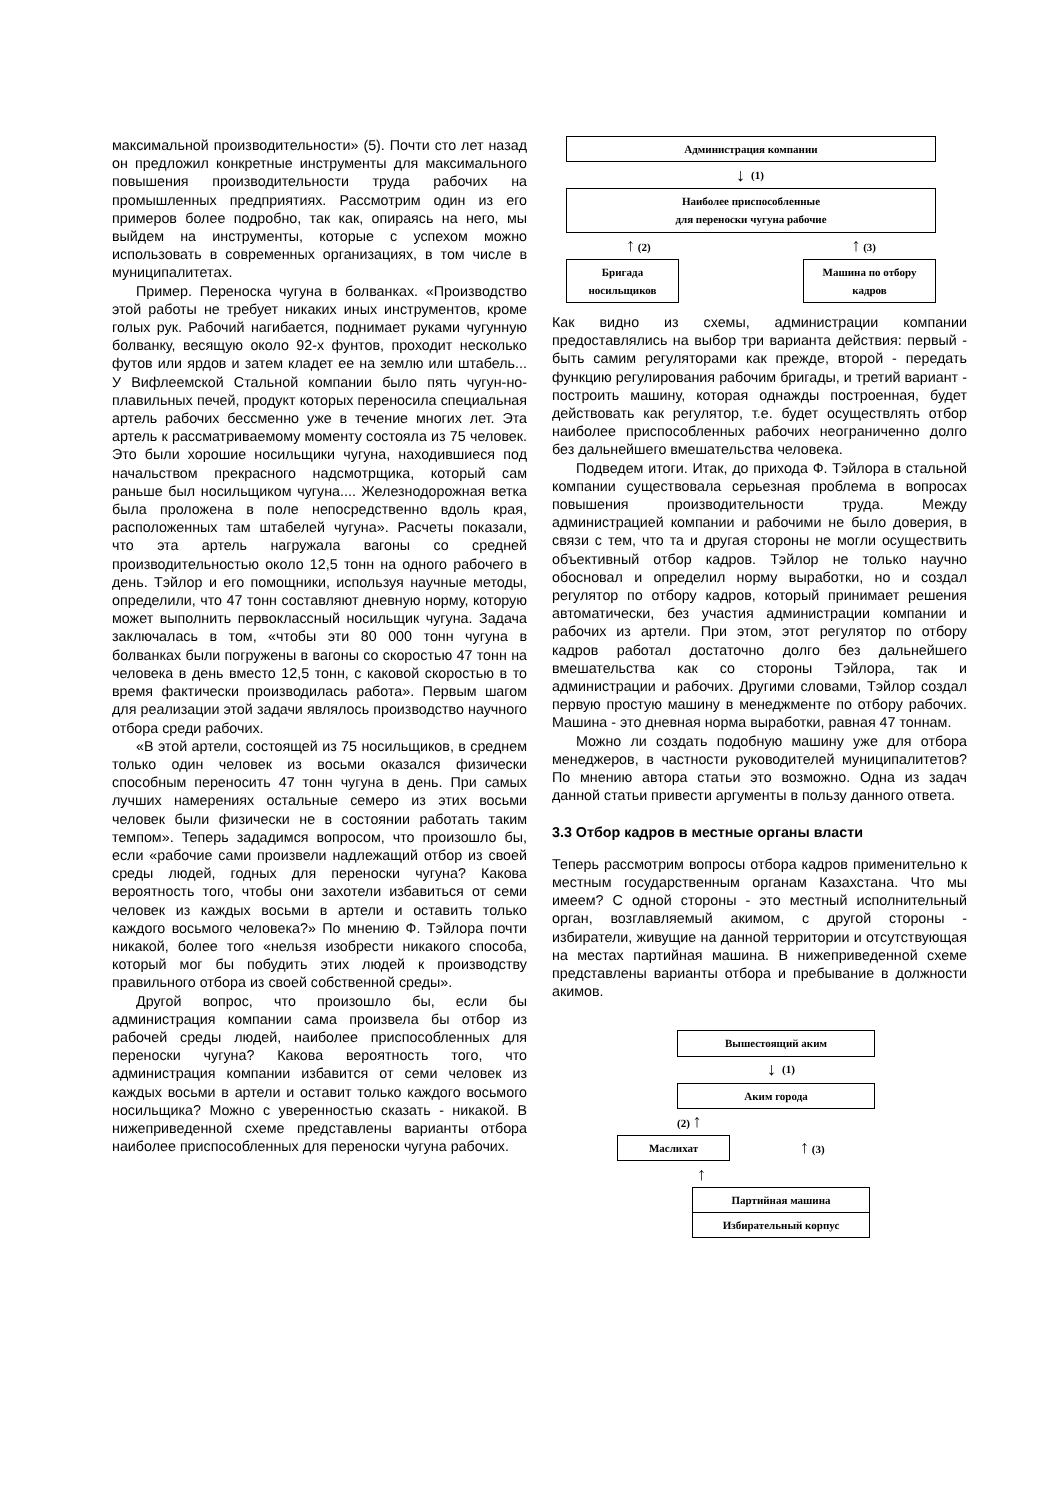максимальной производительности» (5). Почти сто лет назад он предложил конкретные инструменты для максимального повышения производительности труда рабочих на промышленных предприятиях. Рассмотрим один из его примеров более подробно, так как, опираясь на него, мы выйдем на инструменты, которые с успехом можно использовать в современных организациях, в том числе в муниципалитетах.
Пример. Переноска чугуна в болванках. «Производство этой работы не требует никаких иных инструментов, кроме голых рук. Рабочий нагибается, поднимает руками чугунную болванку, весящую около 92-х фунтов, проходит несколько футов или ярдов и затем кладет ее на землю или штабель... У Вифлеемской Стальной компании было пять чугун-но-плавильных печей, продукт которых переносила специальная артель рабочих бессменно уже в течение многих лет. Эта артель к рассматриваемому моменту состояла из 75 человек. Это были хорошие носильщики чугуна, находившиеся под начальством прекрасного надсмотрщика, который сам раньше был носильщиком чугуна.... Железнодорожная ветка была проложена в поле непосредственно вдоль края, расположенных там штабелей чугуна». Расчеты показали, что эта артель нагружала вагоны со средней производительностью около 12,5 тонн на одного рабочего в день. Тэйлор и его помощники, используя научные методы, определили, что 47 тонн составляют дневную норму, которую может выполнить первоклассный носильщик чугуна. Задача заключалась в том, «чтобы эти 80 000 тонн чугуна в болванках были погружены в вагоны со скоростью 47 тонн на человека в день вместо 12,5 тонн, с каковой скоростью в то время фактически производилась работа». Первым шагом для реализации этой задачи являлось производство научного отбора среди рабочих.
«В этой артели, состоящей из 75 носильщиков, в среднем только один человек из восьми оказался физически способным переносить 47 тонн чугуна в день. При самых лучших намерениях остальные семеро из этих восьми человек были физически не в состоянии работать таким темпом». Теперь зададимся вопросом, что произошло бы, если «рабочие сами произвели надлежащий отбор из своей среды людей, годных для переноски чугуна? Какова вероятность того, чтобы они захотели избавиться от семи человек из каждых восьми в артели и оставить только каждого восьмого человека?» По мнению Ф. Тэйлора почти никакой, более того «нельзя изобрести никакого способа, который мог бы побудить этих людей к производству правильного отбора из своей собственной среды».
Другой вопрос, что произошло бы, если бы администрация компании сама произвела бы отбор из рабочей среды людей, наиболее приспособленных для переноски чугуна? Какова вероятность того, что администрация компании избавится от семи человек из каждых восьми в артели и оставит только каждого восьмого носильщика? Можно с уверенностью сказать - никакой. В нижеприведенной схеме представлены варианты отбора наиболее приспособленных для переноски чугуна рабочих.
Администрация компании
↓ (1)
Наиболее приспособленные
для переноски чугуна рабочие
↑ (2) ↑ (3)
Бригада носильщиков
Машина по отбору кадров
Как видно из схемы, администрации компании предоставлялись на выбор три варианта действия: первый - быть самим регуляторами как прежде, второй - передать функцию регулирования рабочим бригады, и третий вариант - построить машину, которая однажды построенная, будет действовать как регулятор, т.е. будет осуществлять отбор наиболее приспособленных рабочих неограниченно долго без дальнейшего вмешательства человека.
Подведем итоги. Итак, до прихода Ф. Тэйлора в стальной компании существовала серьезная проблема в вопросах повышения производительности труда. Между администрацией компании и рабочими не было доверия, в связи с тем, что та и другая стороны не могли осуществить объективный отбор кадров. Тэйлор не только научно обосновал и определил норму выработки, но и создал регулятор по отбору кадров, который принимает решения автоматически, без участия администрации компании и рабочих из артели. При этом, этот регулятор по отбору кадров работал достаточно долго без дальнейшего вмешательства как со стороны Тэйлора, так и администрации и рабочих. Другими словами, Тэйлор создал первую простую машину в менеджменте по отбору рабочих. Машина - это дневная норма выработки, равная 47 тоннам.
Можно ли создать подобную машину уже для отбора менеджеров, в частности руководителей муниципалитетов? По мнению автора статьи это возможно. Одна из задач данной статьи привести аргументы в пользу данного ответа.
3.3 Отбор кадров в местные органы власти
Теперь рассмотрим вопросы отбора кадров применительно к местным государственным органам Казахстана. Что мы имеем? С одной стороны - это местный исполнительный орган, возглавляемый акимом, с другой стороны - избиратели, живущие на данной территории и отсутствующая на местах партийная машина. В нижеприведенной схеме представлены варианты отбора и пребывание в должности акимов.
Вышестоящий аким
↓ (1)
Аким города
(2) ↑
Маслихат
↑ (3)
↑
Партийная машина
Избирательный корпус